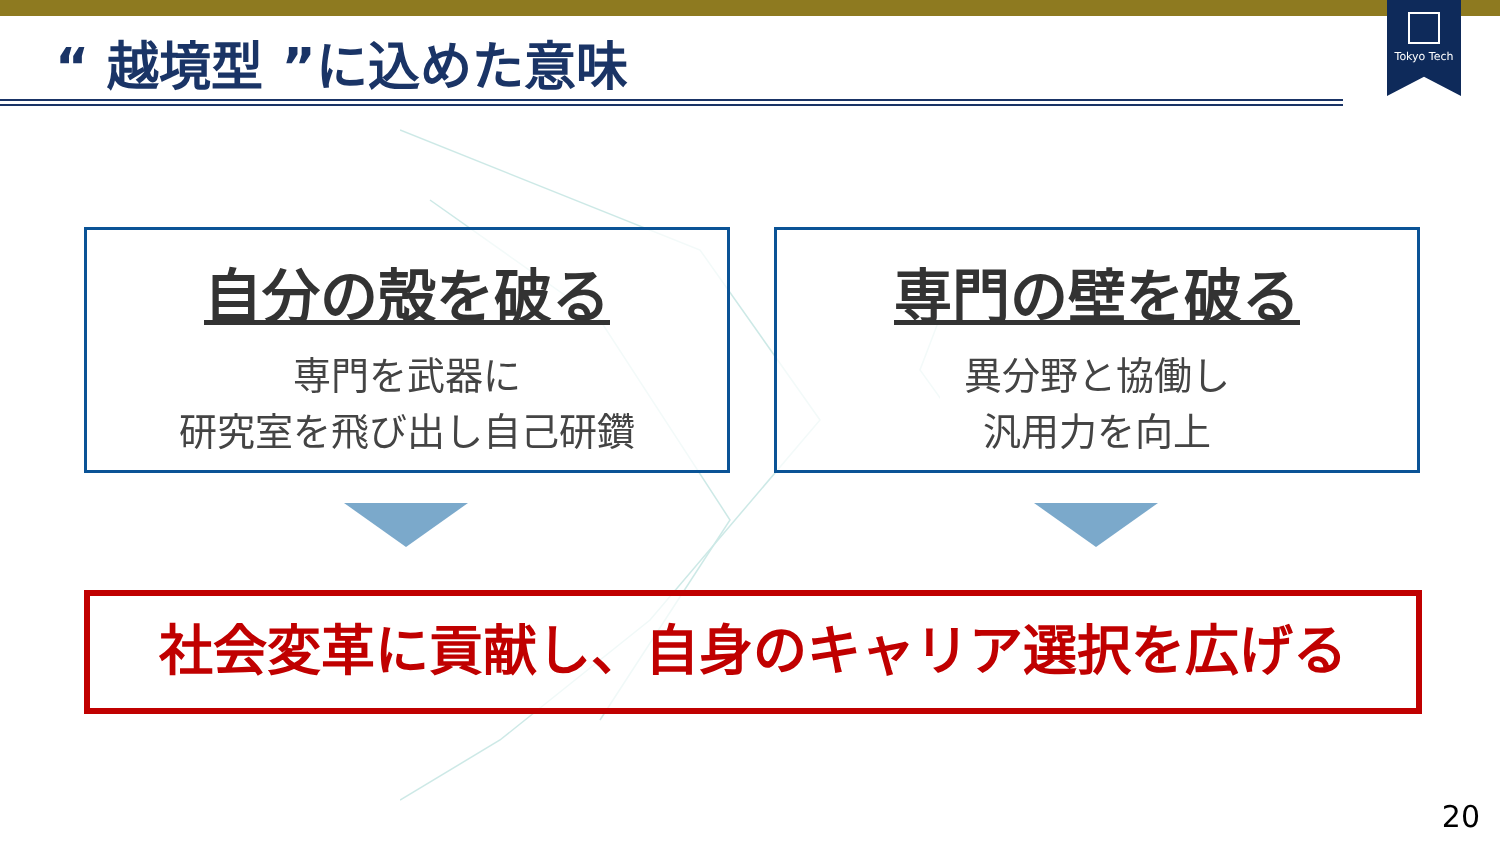Tokyo Tech
“ 越境型 ”に込めた意味
自分の殻を破る
専門を武器に
研究室を飛び出し自己研鑽
専門の壁を破る
異分野と協働し
汎用力を向上
社会変革に貢献し、自身のキャリア選択を広げる
20